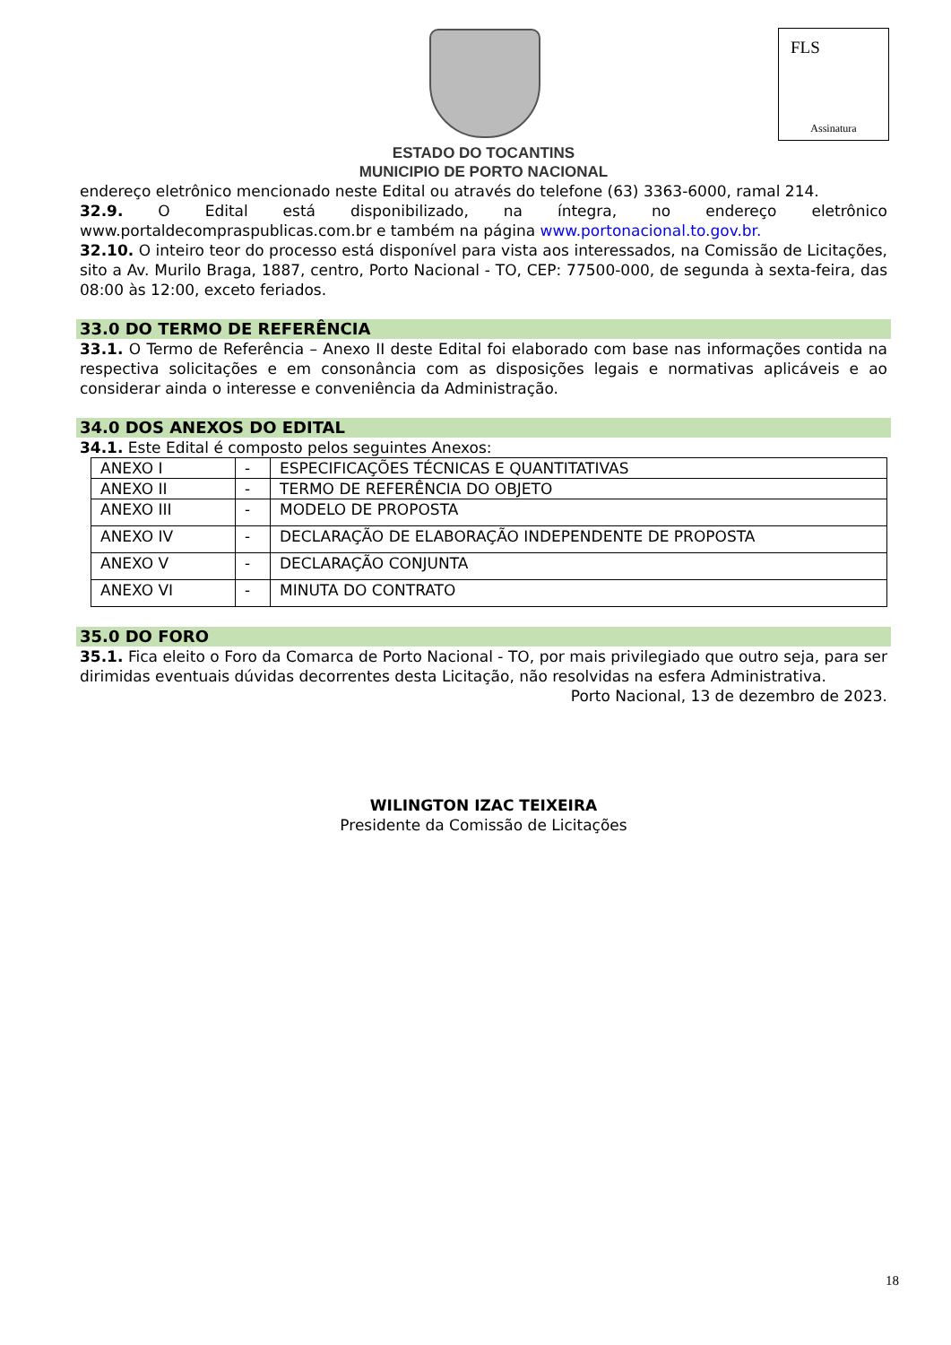FLS
Assinatura
ESTADO DO TOCANTINS
MUNICIPIO DE PORTO NACIONAL
endereço eletrônico mencionado neste Edital ou através do telefone (63) 3363-6000, ramal 214.
32.9. O Edital está disponibilizado, na íntegra, no endereço eletrônico www.portaldecompraspublicas.com.br e também na página www.portonacional.to.gov.br.
32.10. O inteiro teor do processo está disponível para vista aos interessados, na Comissão de Licitações, sito a Av. Murilo Braga, 1887, centro, Porto Nacional - TO, CEP: 77500-000, de segunda à sexta-feira, das 08:00 às 12:00, exceto feriados.
33.0 DO TERMO DE REFERÊNCIA
33.1. O Termo de Referência – Anexo II deste Edital foi elaborado com base nas informações contida na respectiva solicitações e em consonância com as disposições legais e normativas aplicáveis e ao considerar ainda o interesse e conveniência da Administração.
34.0 DOS ANEXOS DO EDITAL
34.1. Este Edital é composto pelos seguintes Anexos:
| ANEXO I | - | ESPECIFICAÇÕES TÉCNICAS E QUANTITATIVAS |
| ANEXO II | - | TERMO DE REFERÊNCIA DO OBJETO |
| ANEXO III | - | MODELO DE PROPOSTA |
| ANEXO IV | - | DECLARAÇÃO DE ELABORAÇÃO INDEPENDENTE DE PROPOSTA |
| ANEXO V | - | DECLARAÇÃO CONJUNTA |
| ANEXO VI | - | MINUTA DO CONTRATO |
35.0 DO FORO
35.1. Fica eleito o Foro da Comarca de Porto Nacional - TO, por mais privilegiado que outro seja, para ser dirimidas eventuais dúvidas decorrentes desta Licitação, não resolvidas na esfera Administrativa.
Porto Nacional, 13 de dezembro de 2023.
WILINGTON IZAC TEIXEIRA
Presidente da Comissão de Licitações
18